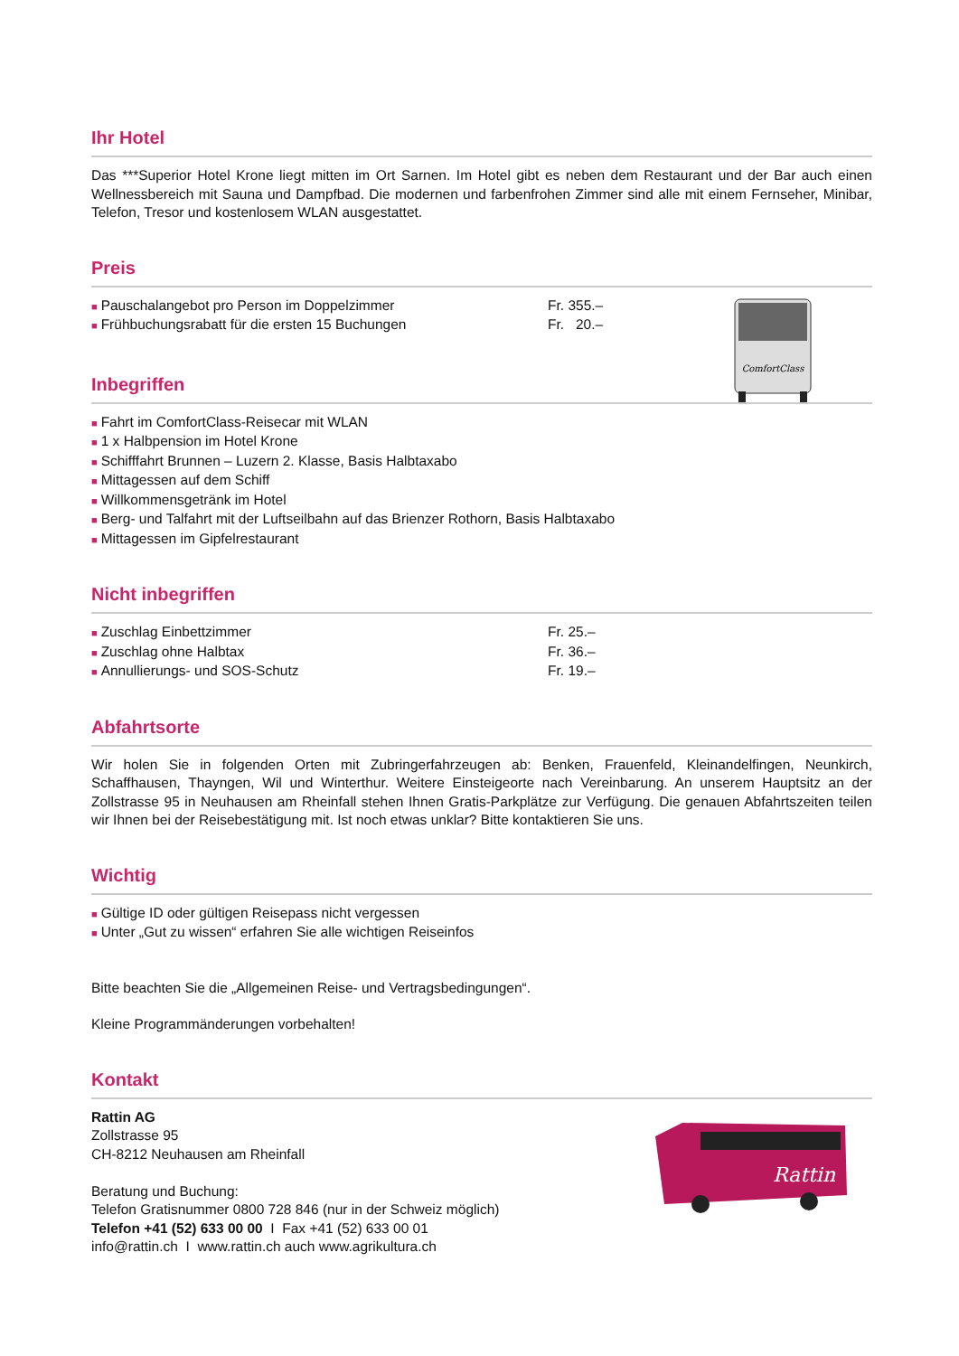Ihr Hotel
Das ***Superior Hotel Krone liegt mitten im Ort Sarnen. Im Hotel gibt es neben dem Restaurant und der Bar auch einen Wellnessbereich mit Sauna und Dampfbad. Die modernen und farbenfrohen Zimmer sind alle mit einem Fernseher, Minibar, Telefon, Tresor und kostenlosem WLAN ausgestattet.
Preis
■ Pauschalangebot pro Person im Doppelzimmer Fr. 355.–
■ Frühbuchungsrabatt für die ersten 15 Buchungen Fr. 20.–
ComfortClass
Inbegriffen
■ Fahrt im ComfortClass-Reisecar mit WLAN
■ 1 x Halbpension im Hotel Krone
■ Schifffahrt Brunnen – Luzern 2. Klasse, Basis Halbtaxabo
■ Mittagessen auf dem Schiff
■ Willkommensgetränk im Hotel
■ Berg- und Talfahrt mit der Luftseilbahn auf das Brienzer Rothorn, Basis Halbtaxabo
■ Mittagessen im Gipfelrestaurant
Nicht inbegriffen
■ Zuschlag Einbettzimmer Fr. 25.–
■ Zuschlag ohne Halbtax Fr. 36.–
■ Annullierungs- und SOS-Schutz Fr. 19.–
Abfahrtsorte
Wir holen Sie in folgenden Orten mit Zubringerfahrzeugen ab: Benken, Frauenfeld, Kleinandelfingen, Neunkirch, Schaffhausen, Thayngen, Wil und Winterthur. Weitere Einsteigeorte nach Vereinbarung. An unserem Hauptsitz an der Zollstrasse 95 in Neuhausen am Rheinfall stehen Ihnen Gratis-Parkplätze zur Verfügung. Die genauen Abfahrtszeiten teilen wir Ihnen bei der Reisebestätigung mit. Ist noch etwas unklar? Bitte kontaktieren Sie uns.
Wichtig
■ Gültige ID oder gültigen Reisepass nicht vergessen
■ Unter „Gut zu wissen“ erfahren Sie alle wichtigen Reiseinfos
Bitte beachten Sie die „Allgemeinen Reise- und Vertragsbedingungen“.
Kleine Programmänderungen vorbehalten!
Kontakt
Rattin AG
Zollstrasse 95
CH-8212 Neuhausen am Rheinfall
Beratung und Buchung:
Telefon Gratisnummer 0800 728 846 (nur in der Schweiz möglich)
Telefon +41 (52) 633 00 00 I Fax +41 (52) 633 00 01
info@rattin.ch I www.rattin.ch auch www.agrikultura.ch
Rattin